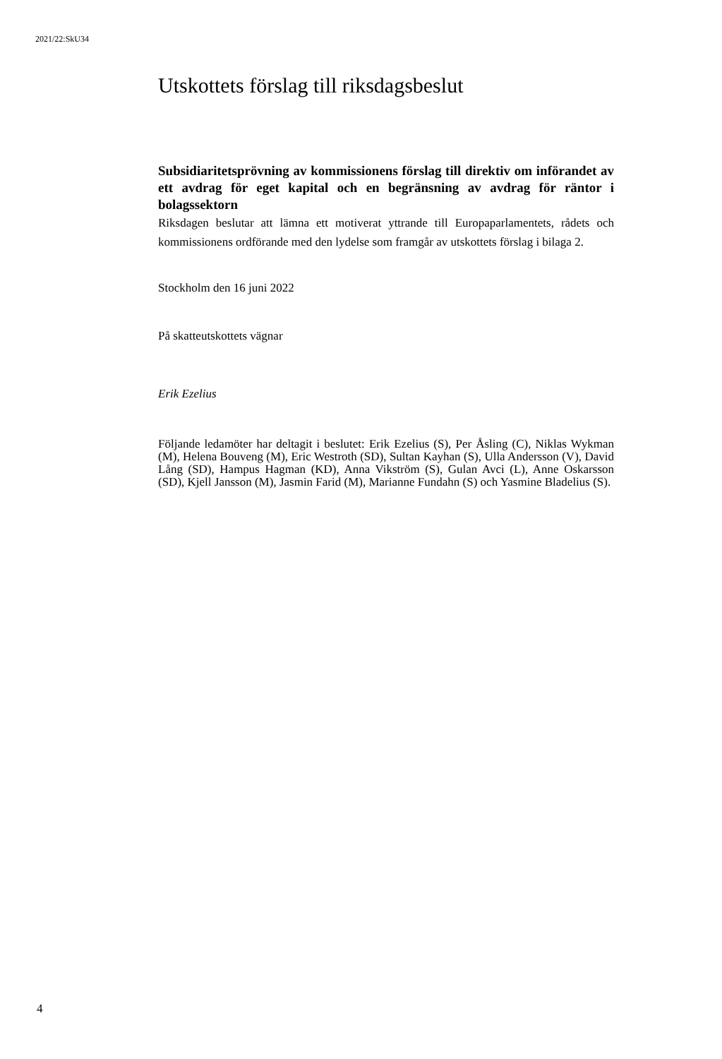2021/22:SkU34
Utskottets förslag till riksdagsbeslut
Subsidiaritetsprövning av kommissionens förslag till direktiv om införandet av ett avdrag för eget kapital och en begränsning av avdrag för räntor i bolagssektorn
Riksdagen beslutar att lämna ett motiverat yttrande till Europaparlamentets, rådets och kommissionens ordförande med den lydelse som framgår av utskottets förslag i bilaga 2.
Stockholm den 16 juni 2022
På skatteutskottets vägnar
Erik Ezelius
Följande ledamöter har deltagit i beslutet: Erik Ezelius (S), Per Åsling (C), Niklas Wykman (M), Helena Bouveng (M), Eric Westroth (SD), Sultan Kayhan (S), Ulla Andersson (V), David Lång (SD), Hampus Hagman (KD), Anna Vikström (S), Gulan Avci (L), Anne Oskarsson (SD), Kjell Jansson (M), Jasmin Farid (M), Marianne Fundahn (S) och Yasmine Bladelius (S).
4